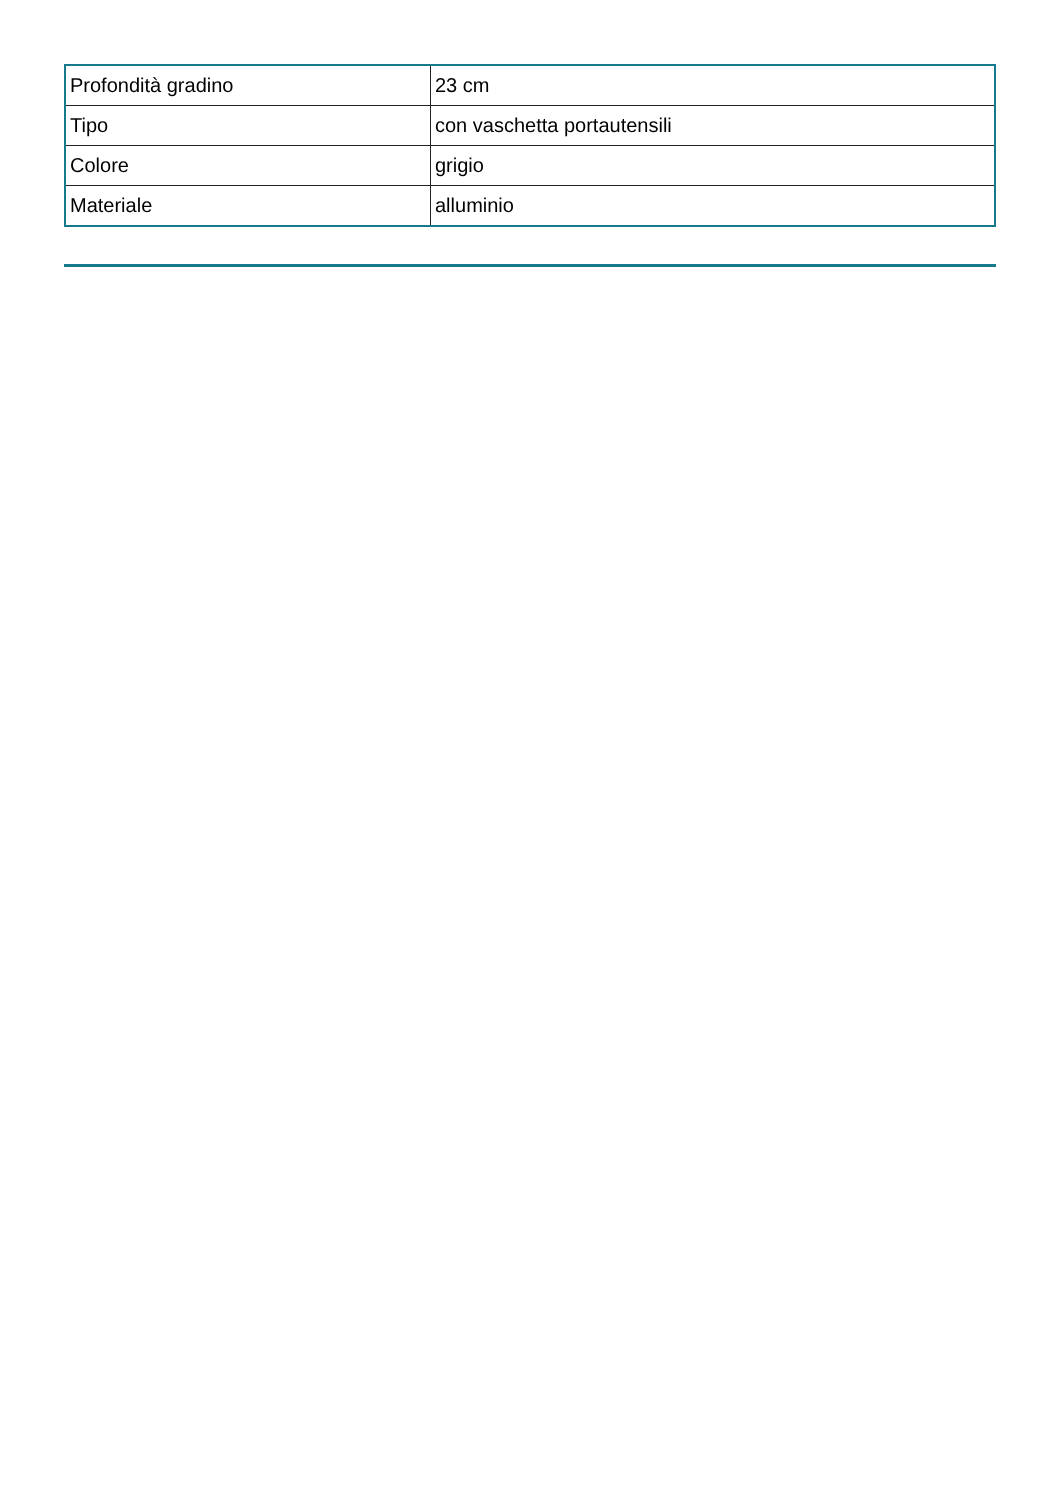| Profondità gradino | 23 cm |
| Tipo | con vaschetta portautensili |
| Colore | grigio |
| Materiale | alluminio |